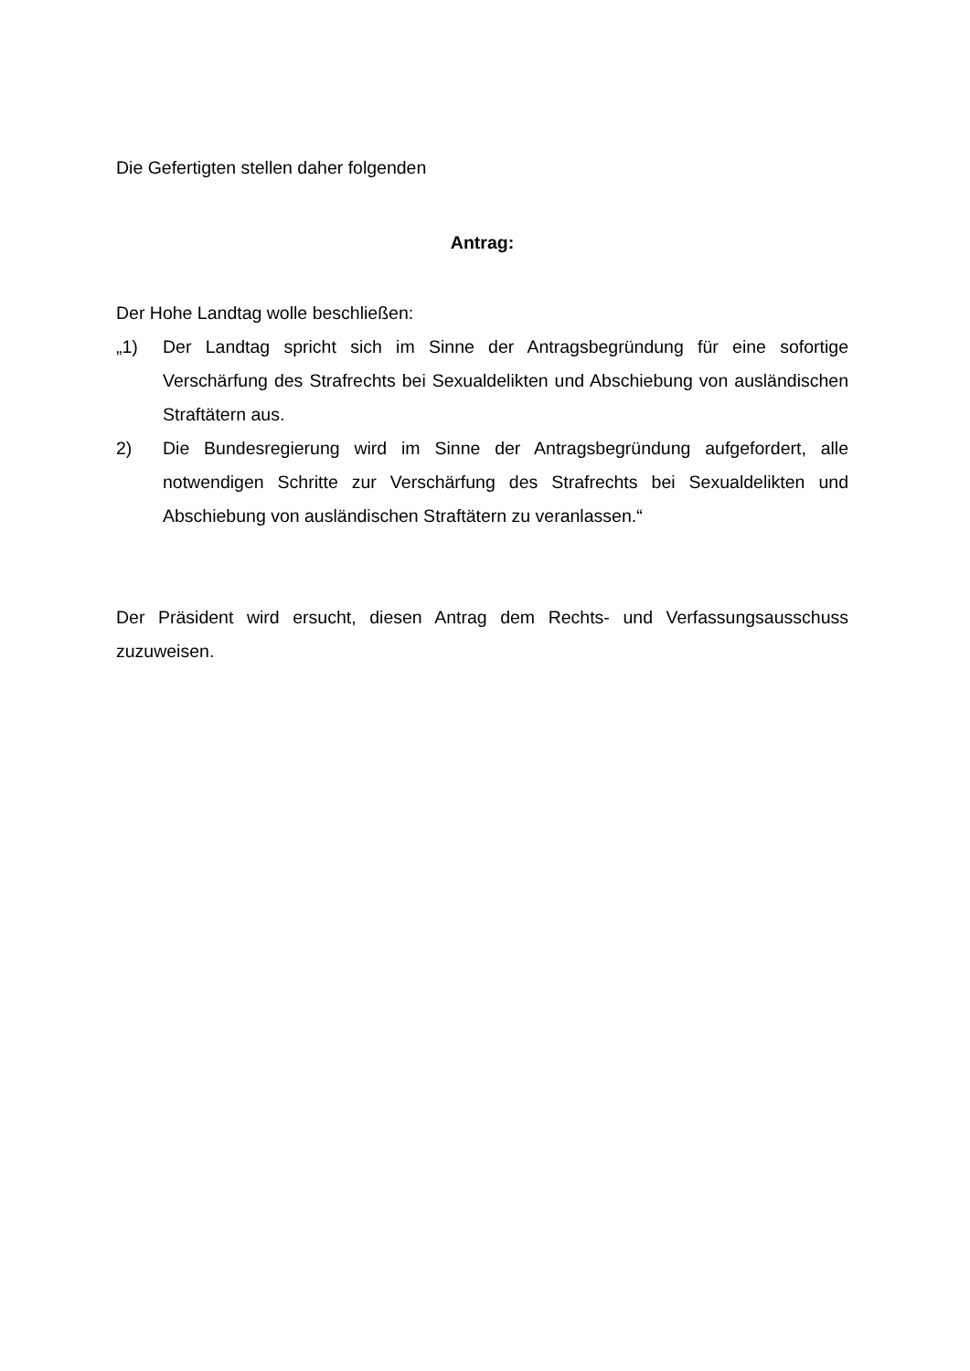Die Gefertigten stellen daher folgenden
Antrag:
Der Hohe Landtag wolle beschließen:
„1) Der Landtag spricht sich im Sinne der Antragsbegründung für eine sofortige Verschärfung des Strafrechts bei Sexualdelikten und Abschiebung von aus­ländischen Straftätern aus.
2) Die Bundesregierung wird im Sinne der Antragsbegründung aufgefordert, alle notwendigen Schritte zur Verschärfung des Strafrechts bei Sexualdelikten und Abschiebung von ausländischen Straftätern zu veranlassen.“
Der Präsident wird ersucht, diesen Antrag dem Rechts- und Verfassungsausschuss zuzuweisen.